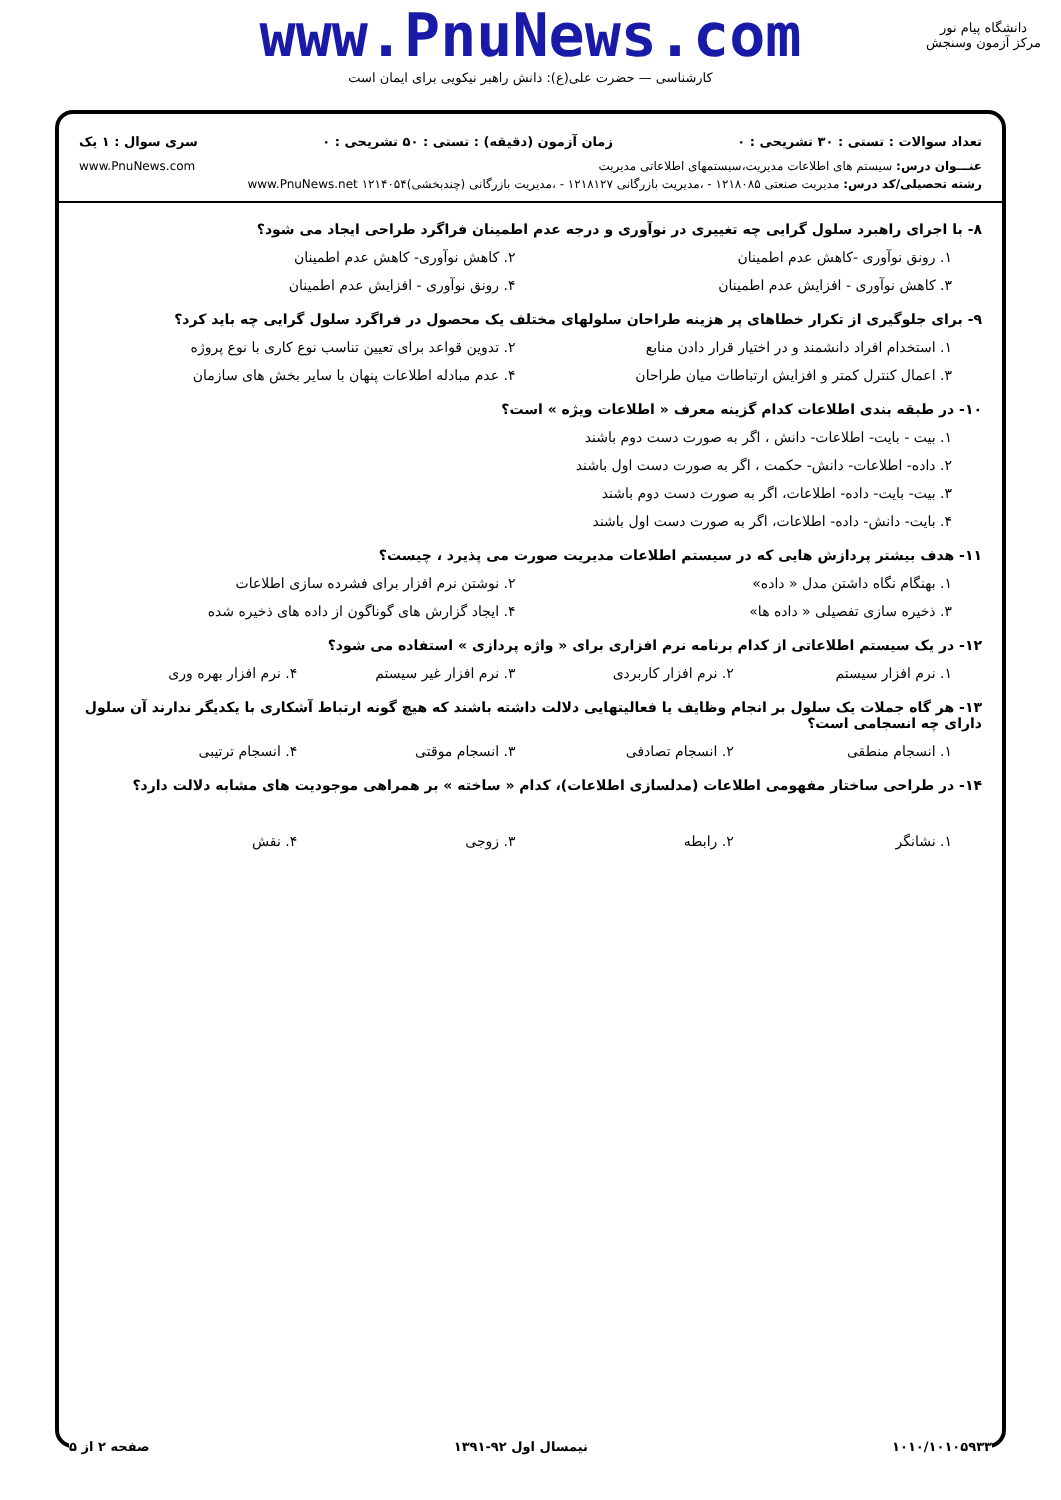www.PnuNews.com
کارشناسی — حضرت علی(ع): دانش راهبر نیکویی برای ایمان است
دانشگاه پیام نور
مرکز آزمون وسنجش
تعداد سوالات : تستی : ۳۰ تشریحی : ۰ زمان آزمون (دقیقه) : تستی : ۵۰ تشریحی : ۰ سری سوال : ۱ یک
عنـــوان درس: سیستم های اطلاعات مدیریت،سیستمهای اطلاعاتی مدیریت www.PnuNews.com
رشته تحصیلی/کد درس: مدیریت صنعتی ۱۲۱۸۰۸۵ - ،مدیریت بازرگانی ۱۲۱۸۱۲۷ - ،مدیریت بازرگانی (چندبخشی)۱۲۱۴۰۵۴ www.PnuNews.net
۸- با اجرای راهبرد سلول گرایی چه تغییری در نوآوری و درجه عدم اطمینان فراگرد طراحی ایجاد می شود؟
۱. رونق نوآوری -کاهش عدم اطمینان
۲. کاهش نوآوری- کاهش عدم اطمینان
۳. کاهش نوآوری - افزایش عدم اطمینان
۴. رونق نوآوری - افزایش عدم اطمینان
۹- برای جلوگیری از تکرار خطاهای پر هزینه طراحان سلولهای مختلف یک محصول در فراگرد سلول گرایی چه باید کرد؟
۱. استخدام افراد دانشمند و در اختیار قرار دادن منابع
۲. تدوین قواعد برای تعیین تناسب نوع کاری با نوع پروژه
۳. اعمال کنترل کمتر و افزایش ارتباطات میان طراحان
۴. عدم مبادله اطلاعات پنهان با سایر بخش های سازمان
۱۰- در طبقه بندی اطلاعات کدام گزینه معرف « اطلاعات ویژه » است؟
۱. بیت - بایت- اطلاعات- دانش ، اگر به صورت دست دوم باشند
۲. داده- اطلاعات- دانش- حکمت ، اگر به صورت دست اول باشند
۳. بیت- بایت- داده- اطلاعات، اگر به صورت دست دوم باشند
۴. بایت- دانش- داده- اطلاعات، اگر به صورت دست اول باشند
۱۱- هدف بیشتر پردازش هایی که در سیستم اطلاعات مدیریت صورت می پذیرد ، چیست؟
۱. بهنگام نگاه داشتن مدل « داده»
۲. نوشتن نرم افزار برای فشرده سازی اطلاعات
۳. ذخیره سازی تفصیلی « داده ها»
۴. ایجاد گزارش های گوناگون از داده های ذخیره شده
۱۲- در یک سیستم اطلاعاتی از کدام برنامه نرم افزاری برای « واژه پردازی » استفاده می شود؟
۱. نرم افزار سیستم
۲. نرم افزار کاربردی
۳. نرم افزار غیر سیستم
۴. نرم افزار بهره وری
۱۳- هر گاه جملات یک سلول بر انجام وظایف یا فعالیتهایی دلالت داشته باشند که هیچ گونه ارتباط آشکاری با یکدیگر ندارند آن سلول دارای چه انسجامی است؟
۱. انسجام منطقی
۲. انسجام تصادفی
۳. انسجام موقتی
۴. انسجام ترتیبی
۱۴- در طراحی ساختار مفهومی اطلاعات (مدلسازی اطلاعات)، کدام « ساخته » بر همراهی موجودیت های مشابه دلالت دارد؟
۱. نشانگر
۲. رابطه
۳. زوجی
۴. نقش
۱۰۱۰/۱۰۱۰۵۹۳۳ نیمسال اول ۹۲-۱۳۹۱ صفحه ۲ از ۵